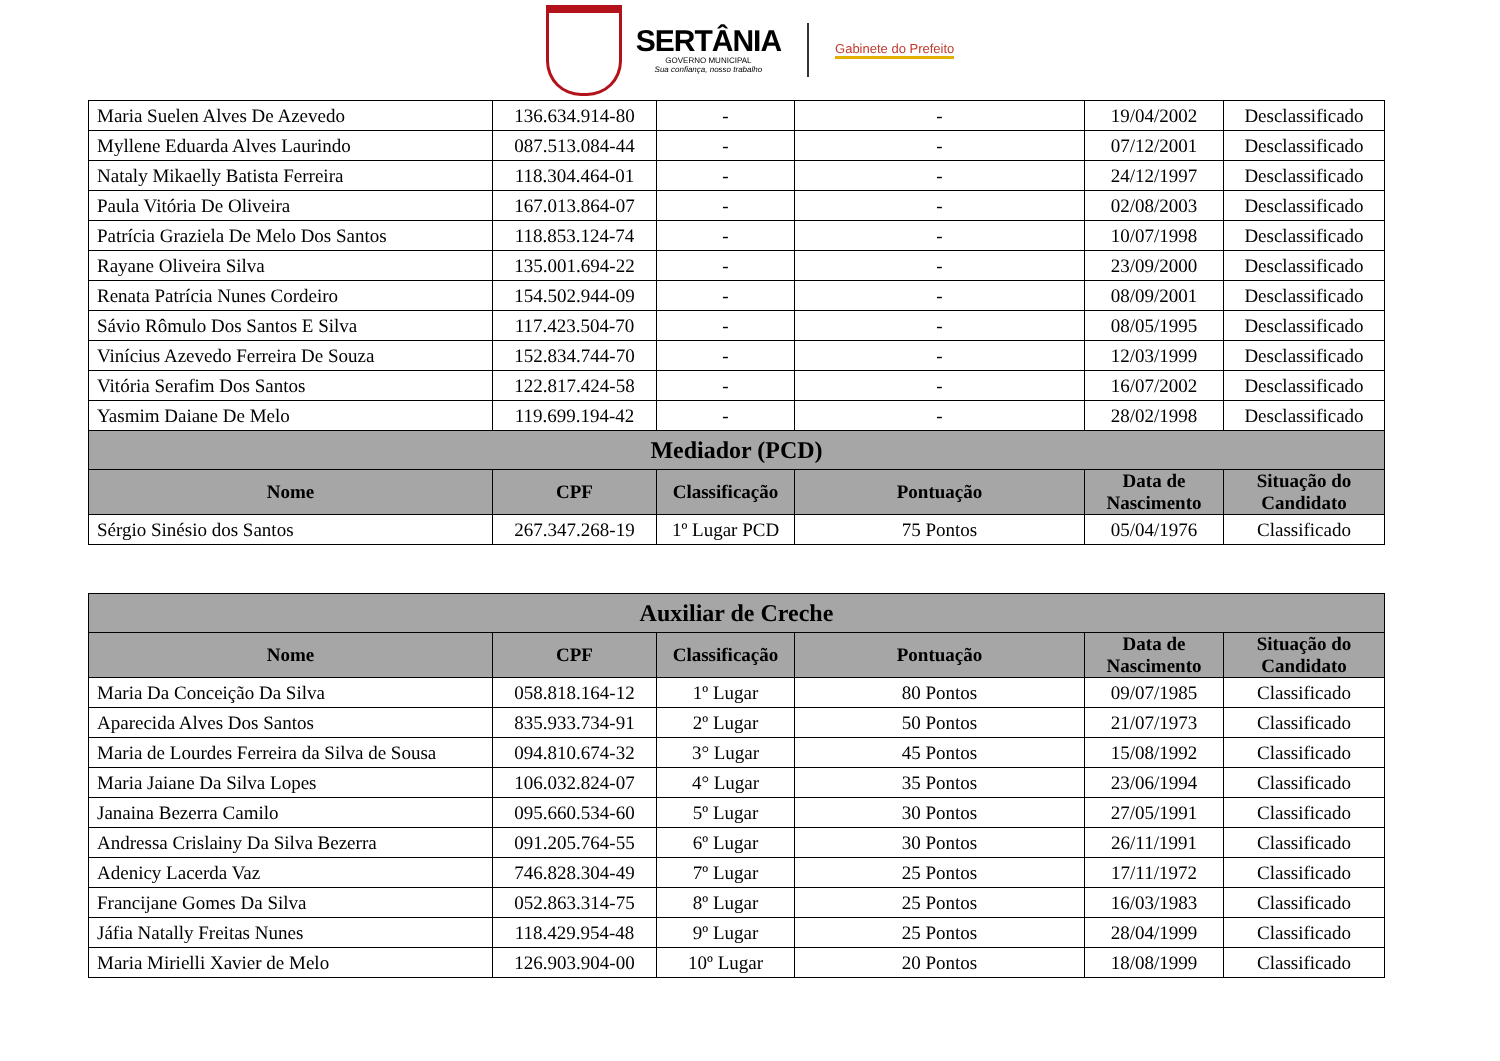SERTÂNIA
GOVERNO MUNICIPAL
Sua confiança, nosso trabalho
Gabinete do Prefeito
| Maria Suelen Alves De Azevedo | 136.634.914-80 | - | - | 19/04/2002 | Desclassificado |
| Myllene Eduarda Alves Laurindo | 087.513.084-44 | - | - | 07/12/2001 | Desclassificado |
| Nataly Mikaelly Batista Ferreira | 118.304.464-01 | - | - | 24/12/1997 | Desclassificado |
| Paula Vitória De Oliveira | 167.013.864-07 | - | - | 02/08/2003 | Desclassificado |
| Patrícia Graziela De Melo Dos Santos | 118.853.124-74 | - | - | 10/07/1998 | Desclassificado |
| Rayane Oliveira Silva | 135.001.694-22 | - | - | 23/09/2000 | Desclassificado |
| Renata Patrícia Nunes Cordeiro | 154.502.944-09 | - | - | 08/09/2001 | Desclassificado |
| Sávio Rômulo Dos Santos E Silva | 117.423.504-70 | - | - | 08/05/1995 | Desclassificado |
| Vinícius Azevedo Ferreira De Souza | 152.834.744-70 | - | - | 12/03/1999 | Desclassificado |
| Vitória Serafim Dos Santos | 122.817.424-58 | - | - | 16/07/2002 | Desclassificado |
| Yasmim Daiane De Melo | 119.699.194-42 | - | - | 28/02/1998 | Desclassificado |
| Mediador (PCD) | | | | | |
| Nome | CPF | Classificação | Pontuação | Data de Nascimento | Situação do Candidato |
| Sérgio Sinésio dos Santos | 267.347.268-19 | 1º Lugar PCD | 75 Pontos | 05/04/1976 | Classificado |
| Auxiliar de Creche | | | | | |
| --- | --- | --- | --- | --- | --- |
| Nome | CPF | Classificação | Pontuação | Data de Nascimento | Situação do Candidato |
| Maria Da Conceição Da Silva | 058.818.164-12 | 1º Lugar | 80 Pontos | 09/07/1985 | Classificado |
| Aparecida Alves Dos Santos | 835.933.734-91 | 2º Lugar | 50 Pontos | 21/07/1973 | Classificado |
| Maria de Lourdes Ferreira da Silva de Sousa | 094.810.674-32 | 3° Lugar | 45 Pontos | 15/08/1992 | Classificado |
| Maria Jaiane Da Silva Lopes | 106.032.824-07 | 4° Lugar | 35 Pontos | 23/06/1994 | Classificado |
| Janaina Bezerra Camilo | 095.660.534-60 | 5º Lugar | 30 Pontos | 27/05/1991 | Classificado |
| Andressa Crislainy Da Silva Bezerra | 091.205.764-55 | 6º Lugar | 30 Pontos | 26/11/1991 | Classificado |
| Adenicy Lacerda Vaz | 746.828.304-49 | 7º Lugar | 25 Pontos | 17/11/1972 | Classificado |
| Francijane Gomes Da Silva | 052.863.314-75 | 8º Lugar | 25 Pontos | 16/03/1983 | Classificado |
| Jáfia Natally Freitas Nunes | 118.429.954-48 | 9º Lugar | 25 Pontos | 28/04/1999 | Classificado |
| Maria Mirielli Xavier de Melo | 126.903.904-00 | 10º Lugar | 20 Pontos | 18/08/1999 | Classificado |